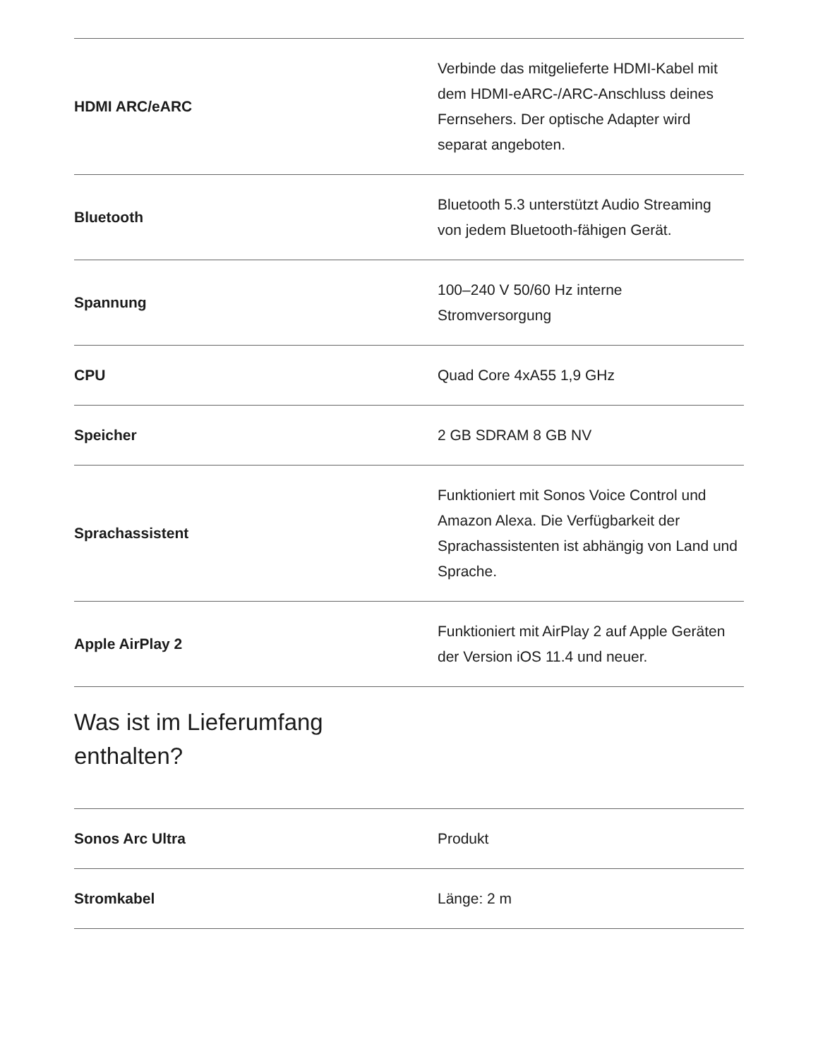| HDMI ARC/eARC | Verbinde das mitgelieferte HDMI-Kabel mit dem HDMI-eARC-/ARC-Anschluss deines Fernsehers. Der optische Adapter wird separat angeboten. |
| Bluetooth | Bluetooth 5.3 unterstützt Audio Streaming von jedem Bluetooth-fähigen Gerät. |
| Spannung | 100–240 V 50/60 Hz interne Stromversorgung |
| CPU | Quad Core 4xA55 1,9 GHz |
| Speicher | 2 GB SDRAM 8 GB NV |
| Sprachassistent | Funktioniert mit Sonos Voice Control und Amazon Alexa. Die Verfügbarkeit der Sprachassistenten ist abhängig von Land und Sprache. |
| Apple AirPlay 2 | Funktioniert mit AirPlay 2 auf Apple Geräten der Version iOS 11.4 und neuer. |
Was ist im Lieferumfang
enthalten?
| Sonos Arc Ultra | Produkt |
| Stromkabel | Länge: 2 m |